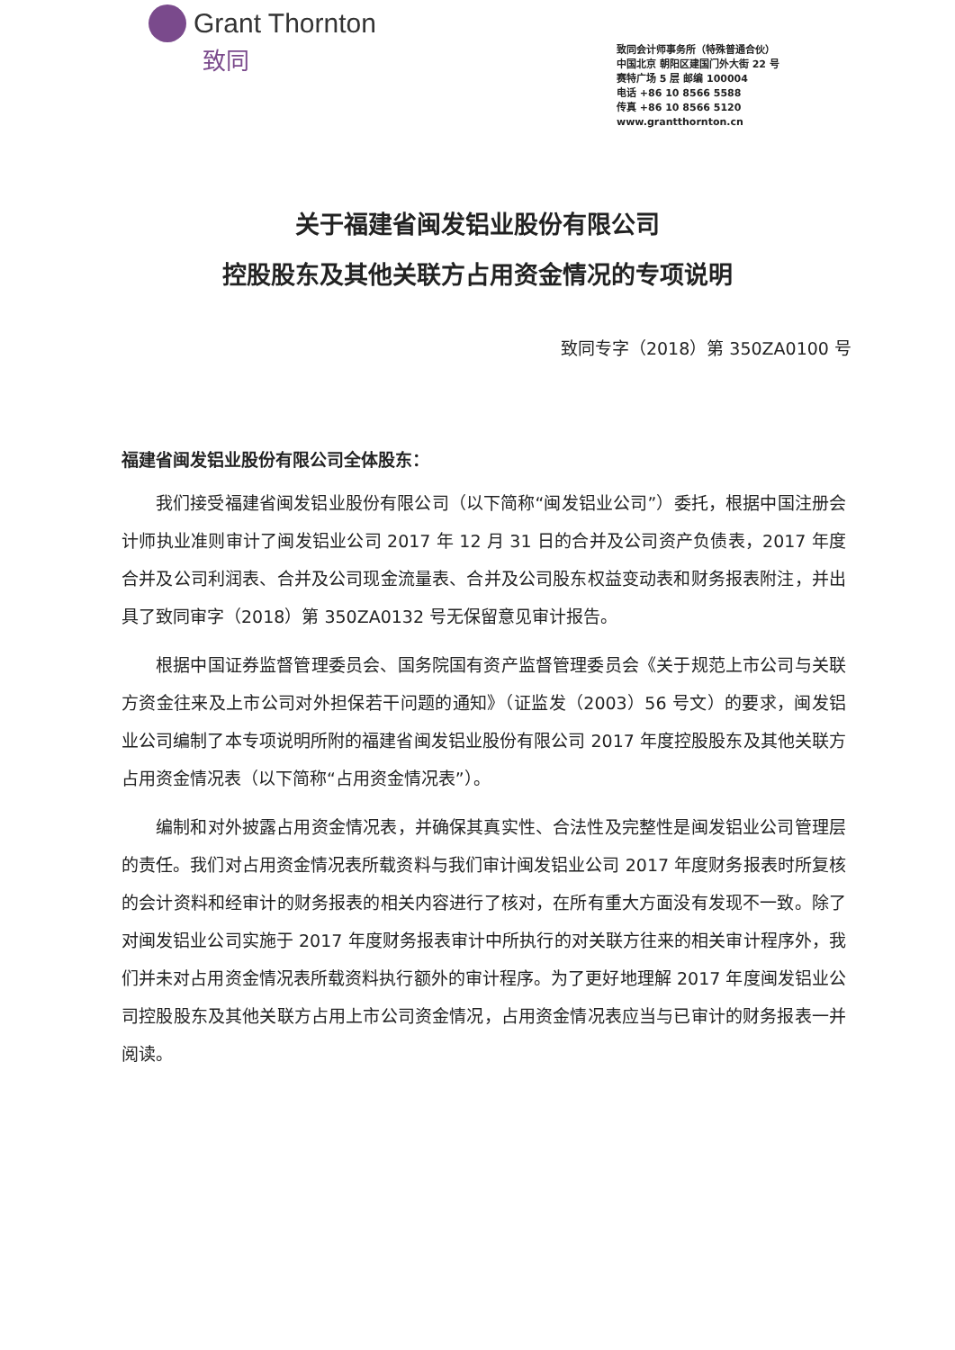Grant Thornton
致同
致同会计师事务所（特殊普通合伙）
中国北京 朝阳区建国门外大街 22 号
赛特广场 5 层 邮编 100004
电话 +86 10 8566 5588
传真 +86 10 8566 5120
www.grantthornton.cn
关于福建省闽发铝业股份有限公司
控股股东及其他关联方占用资金情况的专项说明
致同专字（2018）第 350ZA0100 号
福建省闽发铝业股份有限公司全体股东：
我们接受福建省闽发铝业股份有限公司（以下简称“闽发铝业公司”）委托，根据中国注册会计师执业准则审计了闽发铝业公司 2017 年 12 月 31 日的合并及公司资产负债表，2017 年度合并及公司利润表、合并及公司现金流量表、合并及公司股东权益变动表和财务报表附注，并出具了致同审字（2018）第 350ZA0132 号无保留意见审计报告。
根据中国证券监督管理委员会、国务院国有资产监督管理委员会《关于规范上市公司与关联方资金往来及上市公司对外担保若干问题的通知》（证监发（2003）56 号文）的要求，闽发铝业公司编制了本专项说明所附的福建省闽发铝业股份有限公司 2017 年度控股股东及其他关联方占用资金情况表（以下简称“占用资金情况表”）。
编制和对外披露占用资金情况表，并确保其真实性、合法性及完整性是闽发铝业公司管理层的责任。我们对占用资金情况表所载资料与我们审计闽发铝业公司 2017 年度财务报表时所复核的会计资料和经审计的财务报表的相关内容进行了核对，在所有重大方面没有发现不一致。除了对闽发铝业公司实施于 2017 年度财务报表审计中所执行的对关联方往来的相关审计程序外，我们并未对占用资金情况表所载资料执行额外的审计程序。为了更好地理解 2017 年度闽发铝业公司控股股东及其他关联方占用上市公司资金情况，占用资金情况表应当与已审计的财务报表一并阅读。